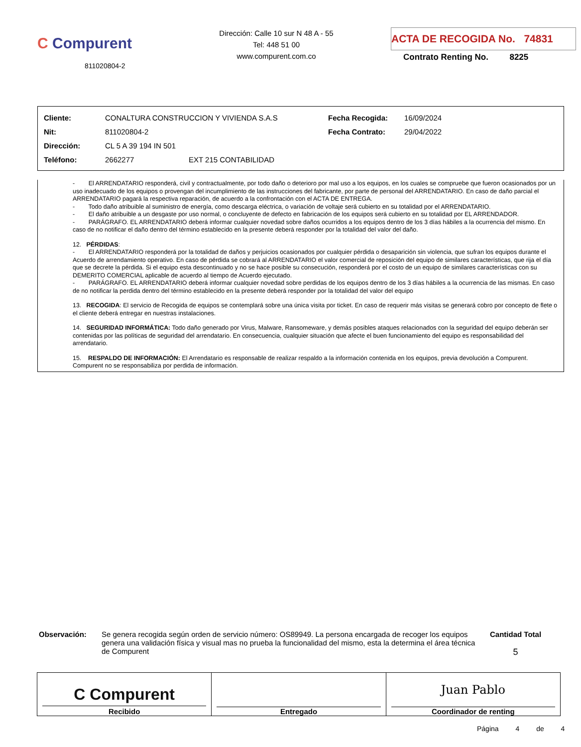C Compurent
811020804-2
Dirección: Calle 10 sur N 48 A - 55
Tel: 448 51 00
www.compurent.com.co
ACTA DE RECOGIDA No. 74831
Contrato Renting No. 8225
| Cliente: | CONALTURA CONSTRUCCION Y VIVIENDA S.A.S | | Fecha Recogida: | 16/09/2024 |
| Nit: | 811020804-2 | | Fecha Contrato: | 29/04/2022 |
| Dirección: | CL 5 A 39 194 IN 501 | | | |
| Teléfono: | 2662277 | EXT 215 CONTABILIDAD | | |
- El ARRENDATARIO responderá, civil y contractualmente, por todo daño o deterioro por mal uso a los equipos, en los cuales se compruebe que fueron ocasionados por un uso inadecuado de los equipos o provengan del incumplimiento de las instrucciones del fabricante, por parte de personal del ARRENDATARIO. En caso de daño parcial el ARRENDATARIO pagará la respectiva reparación, de acuerdo a la confrontación con el ACTA DE ENTREGA.
- Todo daño atribuible al suministro de energía, como descarga eléctrica, o variación de voltaje será cubierto en su totalidad por el ARRENDATARIO.
- El daño atribuible a un desgaste por uso normal, o concluyente de defecto en fabricación de los equipos será cubierto en su totalidad por EL ARRENDADOR.
- PARÁGRAFO. EL ARRENDATARIO deberá informar cualquier novedad sobre daños ocurridos a los equipos dentro de los 3 días hábiles a la ocurrencia del mismo. En caso de no notificar el daño dentro del término establecido en la presente deberá responder por la totalidad del valor del daño.
12. PÉRDIDAS:
- El ARRENDATARIO responderá por la totalidad de daños y perjuicios ocasionados por cualquier pérdida o desaparición sin violencia, que sufran los equipos durante el Acuerdo de arrendamiento operativo. En caso de pérdida se cobrará al ARRENDATARIO el valor comercial de reposición del equipo de similares características, que rija el día que se decrete la pérdida. Si el equipo esta descontinuado y no se hace posible su consecución, responderá por el costo de un equipo de similares características con su DEMERITO COMERCIAL aplicable de acuerdo al tiempo de Acuerdo ejecutado.
- PARÁGRAFO. EL ARRENDATARIO deberá informar cualquier novedad sobre perdidas de los equipos dentro de los 3 días hábiles a la ocurrencia de las mismas. En caso de no notificar la perdida dentro del término establecido en la presente deberá responder por la totalidad del valor del equipo
13. RECOGIDA: El servicio de Recogida de equipos se contemplará sobre una única visita por ticket. En caso de requerir más visitas se generará cobro por concepto de flete o el cliente deberá entregar en nuestras instalaciones.
14. SEGURIDAD INFORMÁTICA: Todo daño generado por Virus, Malware, Ransomeware, y demás posibles ataques relacionados con la seguridad del equipo deberán ser contenidas por las políticas de seguridad del arrendatario. En consecuencia, cualquier situación que afecte el buen funcionamiento del equipo es responsabilidad del arrendatario.
15. RESPALDO DE INFORMACIÓN: El Arrendatario es responsable de realizar respaldo a la información contenida en los equipos, previa devolución a Compurent. Compurent no se responsabiliza por perdida de información.
Observación: Se genera recogida según orden de servicio número: OS89949. La persona encargada de recoger los equipos genera una validación física y visual mas no prueba la funcionalidad del mismo, esta la determina el área técnica de Compurent
Cantidad Total
5
C Compurent
Recibido
Entregado
Juan Pablo
Coordinador de renting
Página 4 de 4